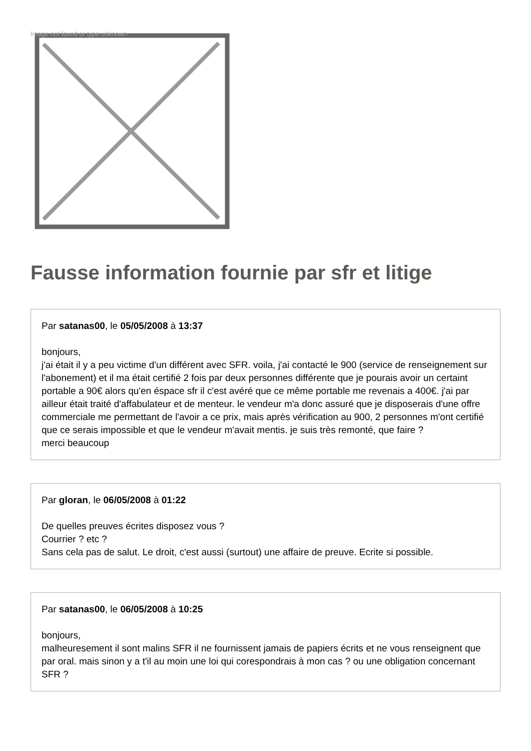Image not found or type unknown
Fausse information fournie par sfr et litige
Par satanas00, le 05/05/2008 à 13:37
bonjours,
j'ai était il y a peu victime d'un différent avec SFR. voila, j'ai contacté le 900 (service de renseignement sur l'abonement) et il ma était certifié 2 fois par deux personnes différente que je pourais avoir un certaint portable a 90€ alors qu'en éspace sfr il c'est avéré que ce même portable me revenais a 400€. j'ai par ailleur était traité d'affabulateur et de menteur. le vendeur m'a donc assuré que je disposerais d'une offre commerciale me permettant de l'avoir a ce prix, mais après vérification au 900, 2 personnes m'ont certifié que ce serais impossible et que le vendeur m'avait mentis. je suis très remonté, que faire ?
merci beaucoup
Par gloran, le 06/05/2008 à 01:22
De quelles preuves écrites disposez vous ?
Courrier ? etc ?
Sans cela pas de salut. Le droit, c'est aussi (surtout) une affaire de preuve. Ecrite si possible.
Par satanas00, le 06/05/2008 à 10:25
bonjours,
malheuresement il sont malins SFR il ne fournissent jamais de papiers écrits et ne vous renseignent que par oral. mais sinon y a t'il au moin une loi qui corespondrais à mon cas ? ou une obligation concernant SFR ?